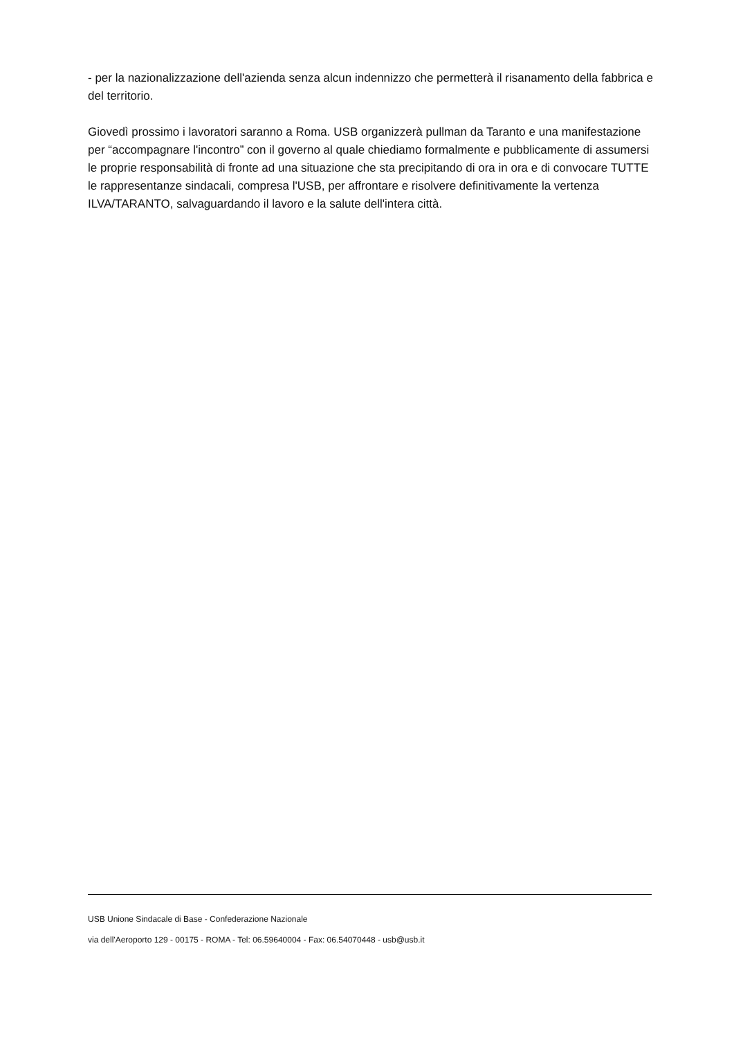- per la nazionalizzazione dell'azienda senza alcun indennizzo che permetterà il risanamento della fabbrica e del territorio.
Giovedì prossimo i lavoratori saranno a Roma. USB organizzerà pullman da Taranto e una manifestazione per “accompagnare l'incontro” con il governo al quale chiediamo formalmente e pubblicamente di assumersi le proprie responsabilità di fronte ad una situazione che sta precipitando di ora in ora e di convocare TUTTE le rappresentanze sindacali, compresa l'USB, per affrontare e risolvere definitivamente la vertenza ILVA/TARANTO, salvaguardando il lavoro e la salute dell'intera città.
USB Unione Sindacale di Base - Confederazione Nazionale
via dell'Aeroporto 129 - 00175 - ROMA - Tel: 06.59640004 - Fax: 06.54070448 - usb@usb.it